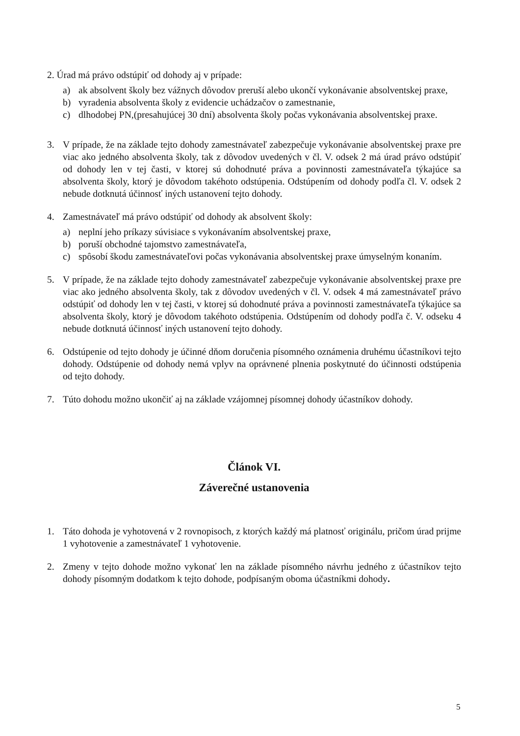2. Úrad má právo odstúpiť od dohody aj v prípade:
a) ak absolvent školy bez vážnych dôvodov preruší alebo ukončí vykonávanie absolventskej praxe,
b) vyradenia absolventa školy z evidencie uchádzačov o zamestnanie,
c) dlhodobej PN,(presahujúcej 30 dní) absolventa školy počas vykonávania absolventskej praxe.
3. V prípade, že na základe tejto dohody zamestnávateľ zabezpečuje vykonávanie absolventskej praxe pre viac ako jedného absolventa školy, tak z dôvodov uvedených v čl. V. odsek 2 má úrad právo odstúpiť od dohody len v tej časti, v ktorej sú dohodnuté práva a povinnosti zamestnávateľa týkajúce sa absolventa školy, ktorý je dôvodom takéhoto odstúpenia. Odstúpením od dohody podľa čl. V. odsek 2 nebude dotknutá účinnosť iných ustanovení tejto dohody.
4. Zamestnávateľ má právo odstúpiť od dohody ak absolvent školy:
a) neplní jeho príkazy súvisiace s vykonávaním absolventskej praxe,
b) poruší obchodné tajomstvo zamestnávateľa,
c) spôsobí škodu zamestnávateľovi počas vykonávania absolventskej praxe úmyselným konaním.
5. V prípade, že na základe tejto dohody zamestnávateľ zabezpečuje vykonávanie absolventskej praxe pre viac ako jedného absolventa školy, tak z dôvodov uvedených v čl. V. odsek 4 má zamestnávateľ právo odstúpiť od dohody len v tej časti, v ktorej sú dohodnuté práva a povinnosti zamestnávateľa týkajúce sa absolventa školy, ktorý je dôvodom takéhoto odstúpenia. Odstúpením od dohody podľa č. V. odseku 4 nebude dotknutá účinnosť iných ustanovení tejto dohody.
6. Odstúpenie od tejto dohody je účinné dňom doručenia písomného oznámenia druhému účastníkovi tejto dohody. Odstúpenie od dohody nemá vplyv na oprávnené plnenia poskytnuté do účinnosti odstúpenia od tejto dohody.
7. Túto dohodu možno ukončiť aj na základe vzájomnej písomnej dohody účastníkov dohody.
Článok VI.
Záverečné ustanovenia
1. Táto dohoda je vyhotovená v 2 rovnopisoch, z ktorých každý má platnosť originálu, pričom úrad prijme 1 vyhotovenie a zamestnávateľ 1 vyhotovenie.
2. Zmeny v tejto dohode možno vykonať len na základe písomného návrhu jedného z účastníkov tejto dohody písomným dodatkom k tejto dohode, podpísaným oboma účastníkmi dohody.
5